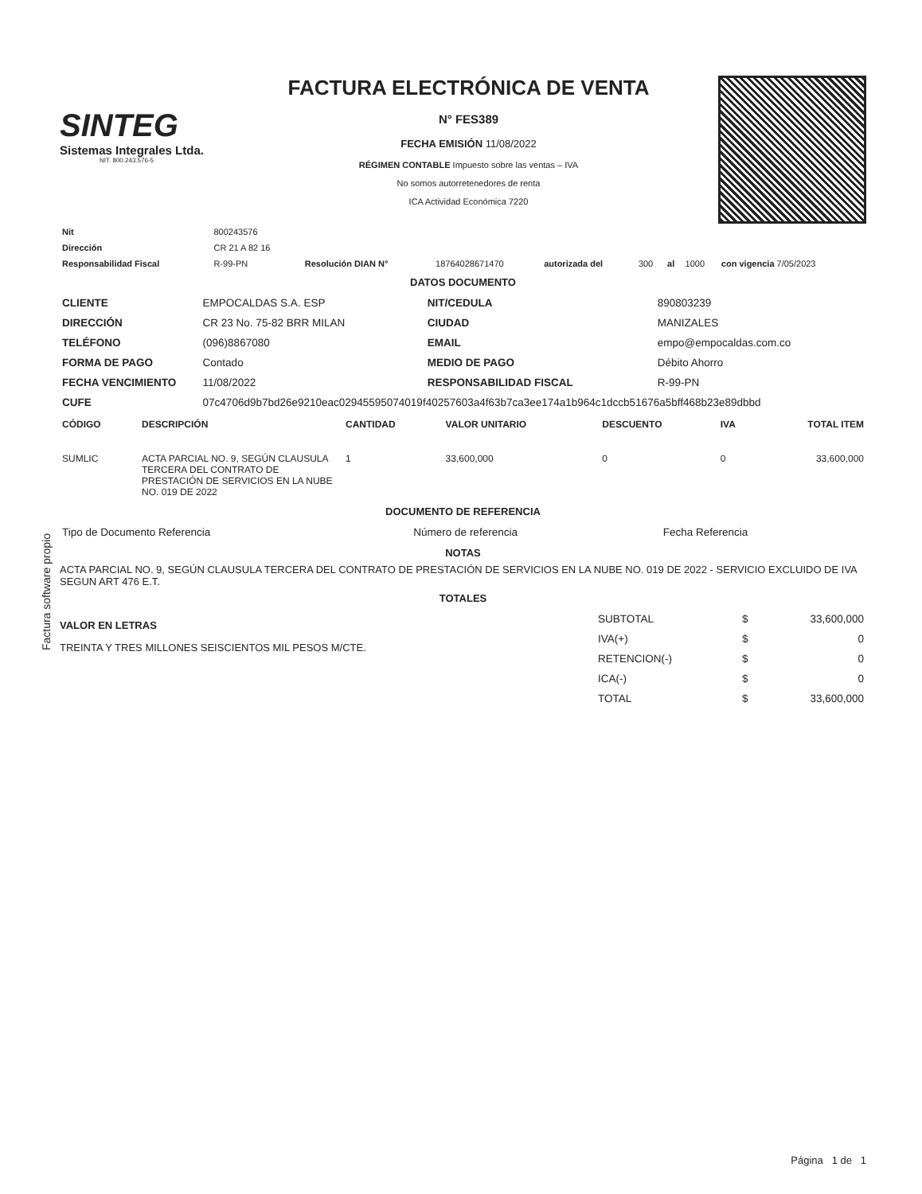Factura software propio
SINTEG
Sistemas Integrales Ltda.
NIT. 800.243.576-5
FACTURA ELECTRÓNICA DE VENTA
N° FES389
FECHA EMISIÓN 11/08/2022
RÉGIMEN CONTABLE Impuesto sobre las ventas – IVA
No somos autorretenedores de renta
ICA Actividad Económica 7220
| Nit | 800243576 | | | | | | | |
| Dirección | CR 21 A 82 16 | | | | | | | |
| Responsabilidad Fiscal | R-99-PN | Resolución DIAN N° | 18764028671470 | autorizada del | 300 | al | 1000 | con vigencia 7/05/2023 |
DATOS DOCUMENTO
| CLIENTE | EMPOCALDAS S.A. ESP | NIT/CEDULA | 890803239 |
| DIRECCIÓN | CR 23 No. 75-82 BRR MILAN | CIUDAD | MANIZALES |
| TELÉFONO | (096)8867080 | EMAIL | empo@empocaldas.com.co |
| FORMA DE PAGO | Contado | MEDIO DE PAGO | Débito Ahorro |
| FECHA VENCIMIENTO | 11/08/2022 | RESPONSABILIDAD FISCAL | R-99-PN |
| CUFE | 07c4706d9b7bd26e9210eac02945595074019f40257603a4f63b7ca3ee174a1b964c1dccb51676a5bff468b23e89dbbd | | |
| CÓDIGO | DESCRIPCIÓN | CANTIDAD | VALOR UNITARIO | DESCUENTO | IVA | TOTAL ITEM |
| --- | --- | --- | --- | --- | --- | --- |
| SUMLIC | ACTA PARCIAL NO. 9, SEGÚN CLAUSULA TERCERA DEL CONTRATO DE PRESTACIÓN DE SERVICIOS EN LA NUBE NO. 019 DE 2022 | 1 | 33,600,000 | 0 | 0 | 33,600,000 |
DOCUMENTO DE REFERENCIA
| Tipo de Documento Referencia | Número de referencia | Fecha Referencia |
NOTAS
ACTA PARCIAL NO. 9, SEGÚN CLAUSULA TERCERA DEL CONTRATO DE PRESTACIÓN DE SERVICIOS EN LA NUBE NO. 019 DE 2022 - SERVICIO EXCLUIDO DE IVA SEGUN ART 476 E.T.
TOTALES
VALOR EN LETRAS
TREINTA Y TRES MILLONES SEISCIENTOS MIL PESOS M/CTE.
| SUBTOTAL | $ | 33,600,000 |
| IVA(+) | $ | 0 |
| RETENCION(-) | $ | 0 |
| ICA(-) | $ | 0 |
| TOTAL | $ | 33,600,000 |
Página 1 de 1